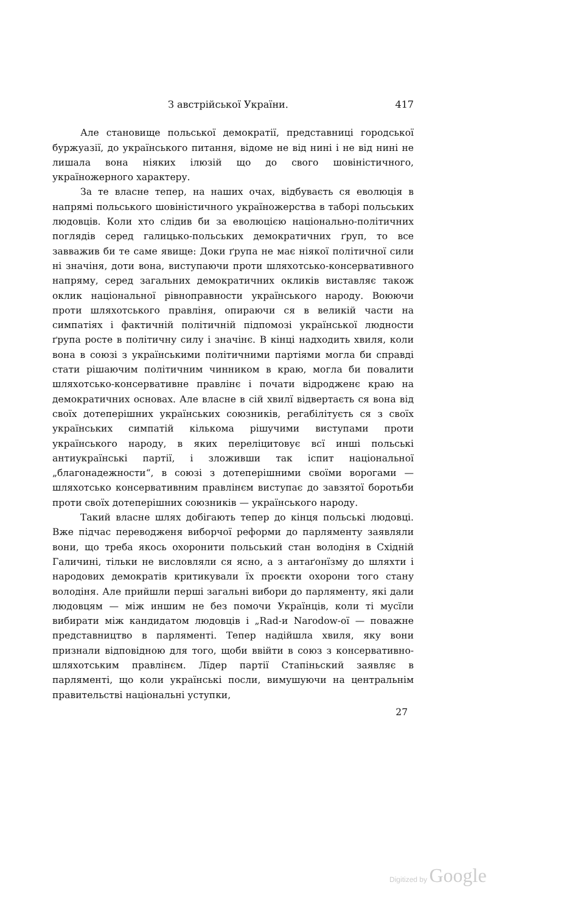З австрійської України. 417
Але становище польської демократії, представниці городської буржуазії, до українського питання, відоме не від нині і не від нині не лишала вона ніяких ілюзій що до свого шовіністичного, україножерного характеру.
За те власне тепер, на наших очах, відбуваєть ся еволюція в напрямі польського шовіністичного україножерства в таборі польських людовців. Коли хто слідив би за еволюцією національно-політичних поглядів серед галицько-польських демократичних ґруп, то все завважив би те саме явище: Доки ґрупа не має ніякої політичної сили ні значіня, доти вона, виступаючи проти шляхотсько-консервативного напряму, серед загальних демократичних окликів виставляє також оклик національної рівноправности українського народу. Воюючи проти шляхотського правліня, опираючи ся в великій части на симпатіях і фактичній політичній підпомозі української людности ґрупа росте в політичну силу і значінє. В кінці надходить хвиля, коли вона в союзі з українськими політичними партіями могла би справді стати рішаючим політичним чинником в краю, могла би повалити шляхотсько-консервативне правлінє і почати відродженє краю на демократичних основах. Але власне в сій хвилї відвертаєть ся вона від своїх дотеперішних українських союзників, регабілітуєть ся з своїх українських симпатій кількома рішучими виступами проти українського народу, в яких переліцитовує всї инші польські антиукраїнські партії, і зложивши так іспит національної „благонадежности“, в союзі з дотеперішними своїми ворогами — шляхотсько консервативним правлінєм виступає до завзятої боротьби проти своїх дотеперішних союзників — українського народу.
Такий власне шлях добігають тепер до кінця польські людовці. Вже підчас переводженя виборчої реформи до парляменту заявляли вони, що треба якось охоронити польський стан володіня в Східній Галичині, тільки не висловляли ся ясно, а з антаґонїзму до шляхти і народових демократів критикували їх проєкти охорони того стану володіня. Але прийшли перші загальні вибори до парляменту, які дали людовцям — між иншим не без помочи Українців, коли ті мусїли вибирати між кандидатом людовців і „Rad-и Narodow-ої — поважне представництво в парляменті. Тепер надійшла хвиля, яку вони признали відповідною для того, щоби ввійти в союз з консервативно-шляхотським правлінєм. Лїдер партії Стапіньский заявляє в парляменті, що коли українські посли, вимушуючи на центральнім правительстві національні уступки,
27
Digitized by Google